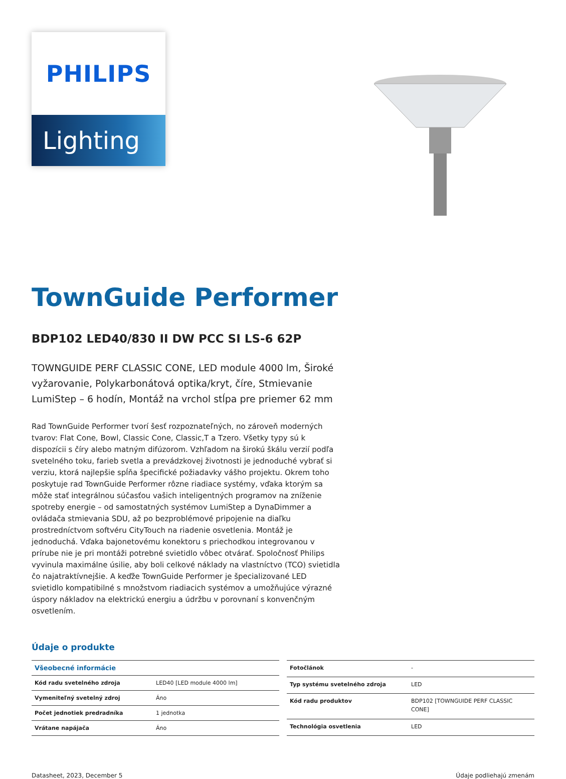PHILIPS
Lighting
TownGuide Performer
BDP102 LED40/830 II DW PCC SI LS-6 62P
TOWNGUIDE PERF CLASSIC CONE, LED module 4000 lm, Široké vyžarovanie, Polykarbonátová optika/kryt, číre, Stmievanie LumiStep – 6 hodín, Montáž na vrchol stĺpa pre priemer 62 mm
Rad TownGuide Performer tvorí šesť rozpoznateľných, no zároveň moderných tvarov: Flat Cone, Bowl, Classic Cone, Classic,T a Tzero. Všetky typy sú k dispozícii s číry alebo matným difúzorom. Vzhľadom na širokú škálu verzií podľa svetelného toku, farieb svetla a prevádzkovej životnosti je jednoduché vybrať si verziu, ktorá najlepšie spĺňa špecifické požiadavky vášho projektu. Okrem toho poskytuje rad TownGuide Performer rôzne riadiace systémy, vďaka ktorým sa môže stať integrálnou súčasťou vašich inteligentných programov na zníženie spotreby energie – od samostatných systémov LumiStep a DynaDimmer a ovládača stmievania SDU, až po bezproblémové pripojenie na diaľku prostredníctvom softvéru CityTouch na riadenie osvetlenia. Montáž je jednoduchá. Vďaka bajonetovému konektoru s priechodkou integrovanou v prírube nie je pri montáži potrebné svietidlo vôbec otvárať. Spoločnosť Philips vyvinula maximálne úsilie, aby boli celkové náklady na vlastníctvo (TCO) svietidla čo najatraktívnejšie. A keďže TownGuide Performer je špecializované LED svietidlo kompatibilné s množstvom riadiacich systémov a umožňujúce výrazné úspory nákladov na elektrickú energiu a údržbu v porovnaní s konvenčným osvetlením.
Údaje o produkte
| Všeobecné informácie | |
| --- | --- |
| Kód radu svetelného zdroja | LED40 [LED module 4000 lm] |
| Vymeniteľný svetelný zdroj | Áno |
| Počet jednotiek predradníka | 1 jednotka |
| Vrátane napájača | Áno |
| Fotočlánok | - |
| Typ systému svetelného zdroja | LED |
| Kód radu produktov | BDP102 [TOWNGUIDE PERF CLASSIC CONE] |
| Technológia osvetlenia | LED |
Datasheet, 2023, December 5 Údaje podliehajú zmenám